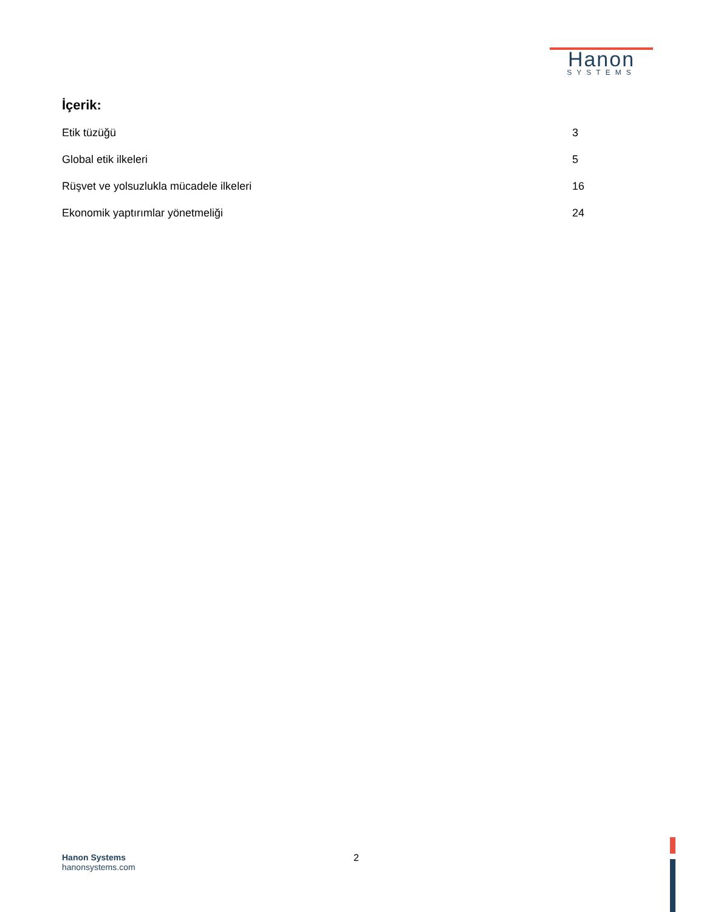Hanon
SYSTEMS
İçerik:
Etik tüzüğü 3
Global etik ilkeleri 5
Rüşvet ve yolsuzlukla mücadele ilkeleri 16
Ekonomik yaptırımlar yönetmeliği 24
Hanon Systems
hanonsystems.com
2